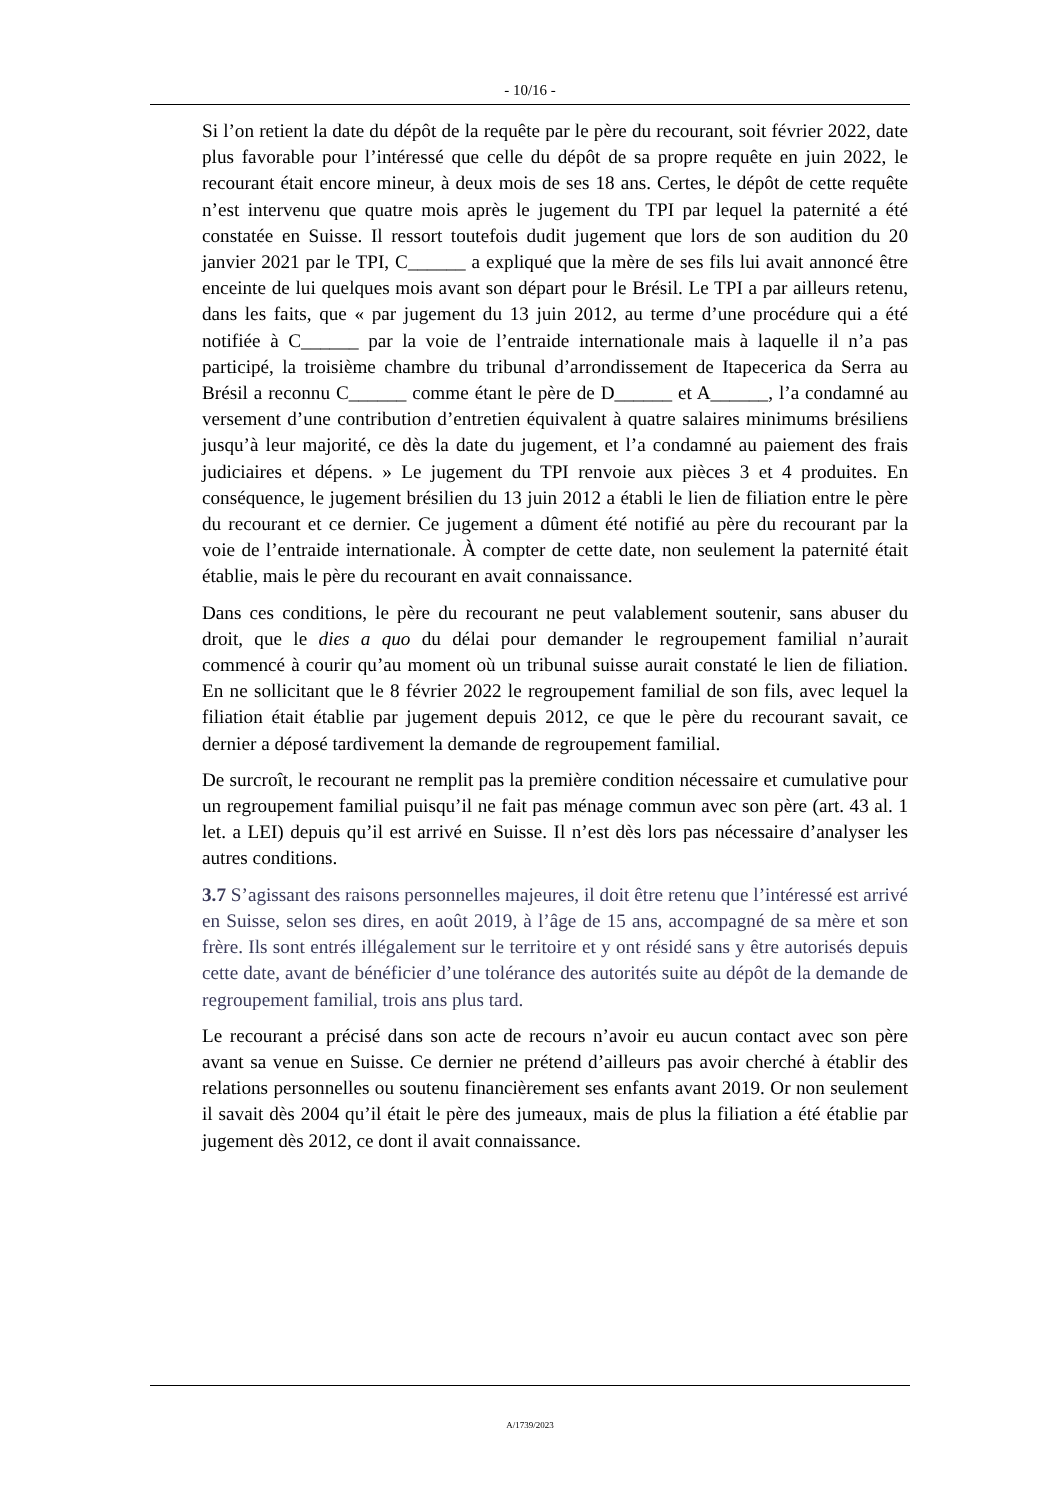- 10/16 -
Si l’on retient la date du dépôt de la requête par le père du recourant, soit février 2022, date plus favorable pour l’intéressé que celle du dépôt de sa propre requête en juin 2022, le recourant était encore mineur, à deux mois de ses 18 ans. Certes, le dépôt de cette requête n’est intervenu que quatre mois après le jugement du TPI par lequel la paternité a été constatée en Suisse. Il ressort toutefois dudit jugement que lors de son audition du 20 janvier 2021 par le TPI, C______ a expliqué que la mère de ses fils lui avait annoncé être enceinte de lui quelques mois avant son départ pour le Brésil. Le TPI a par ailleurs retenu, dans les faits, que « par jugement du 13 juin 2012, au terme d’une procédure qui a été notifiée à C______ par la voie de l’entraide internationale mais à laquelle il n’a pas participé, la troisième chambre du tribunal d’arrondissement de Itapecerica da Serra au Brésil a reconnu C______ comme étant le père de D______ et A______, l’a condamné au versement d’une contribution d’entretien équivalent à quatre salaires minimums brésiliens jusqu’à leur majorité, ce dès la date du jugement, et l’a condamné au paiement des frais judiciaires et dépens. » Le jugement du TPI renvoie aux pièces 3 et 4 produites. En conséquence, le jugement brésilien du 13 juin 2012 a établi le lien de filiation entre le père du recourant et ce dernier. Ce jugement a dûment été notifié au père du recourant par la voie de l’entraide internationale. À compter de cette date, non seulement la paternité était établie, mais le père du recourant en avait connaissance.
Dans ces conditions, le père du recourant ne peut valablement soutenir, sans abuser du droit, que le dies a quo du délai pour demander le regroupement familial n’aurait commencé à courir qu’au moment où un tribunal suisse aurait constaté le lien de filiation. En ne sollicitant que le 8 février 2022 le regroupement familial de son fils, avec lequel la filiation était établie par jugement depuis 2012, ce que le père du recourant savait, ce dernier a déposé tardivement la demande de regroupement familial.
De surcroît, le recourant ne remplit pas la première condition nécessaire et cumulative pour un regroupement familial puisqu’il ne fait pas ménage commun avec son père (art. 43 al. 1 let. a LEI) depuis qu’il est arrivé en Suisse. Il n’est dès lors pas nécessaire d’analyser les autres conditions.
3.7 S’agissant des raisons personnelles majeures, il doit être retenu que l’intéressé est arrivé en Suisse, selon ses dires, en août 2019, à l’âge de 15 ans, accompagné de sa mère et son frère. Ils sont entrés illégalement sur le territoire et y ont résidé sans y être autorisés depuis cette date, avant de bénéficier d’une tolérance des autorités suite au dépôt de la demande de regroupement familial, trois ans plus tard.
Le recourant a précisé dans son acte de recours n’avoir eu aucun contact avec son père avant sa venue en Suisse. Ce dernier ne prétend d’ailleurs pas avoir cherché à établir des relations personnelles ou soutenu financièrement ses enfants avant 2019. Or non seulement il savait dès 2004 qu’il était le père des jumeaux, mais de plus la filiation a été établie par jugement dès 2012, ce dont il avait connaissance.
A/1739/2023